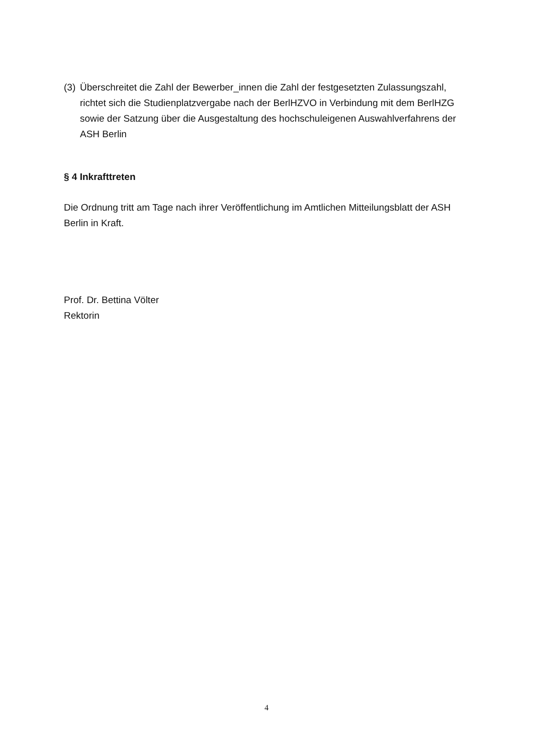(3) Überschreitet die Zahl der Bewerber_innen die Zahl der festgesetzten Zulassungszahl, richtet sich die Studienplatzvergabe nach der BerlHZVO in Verbindung mit dem BerlHZG sowie der Satzung über die Ausgestaltung des hochschuleigenen Auswahlverfahrens der ASH Berlin
§ 4 Inkrafttreten
Die Ordnung tritt am Tage nach ihrer Veröffentlichung im Amtlichen Mitteilungsblatt der ASH Berlin in Kraft.
Prof. Dr. Bettina Völter
Rektorin
4